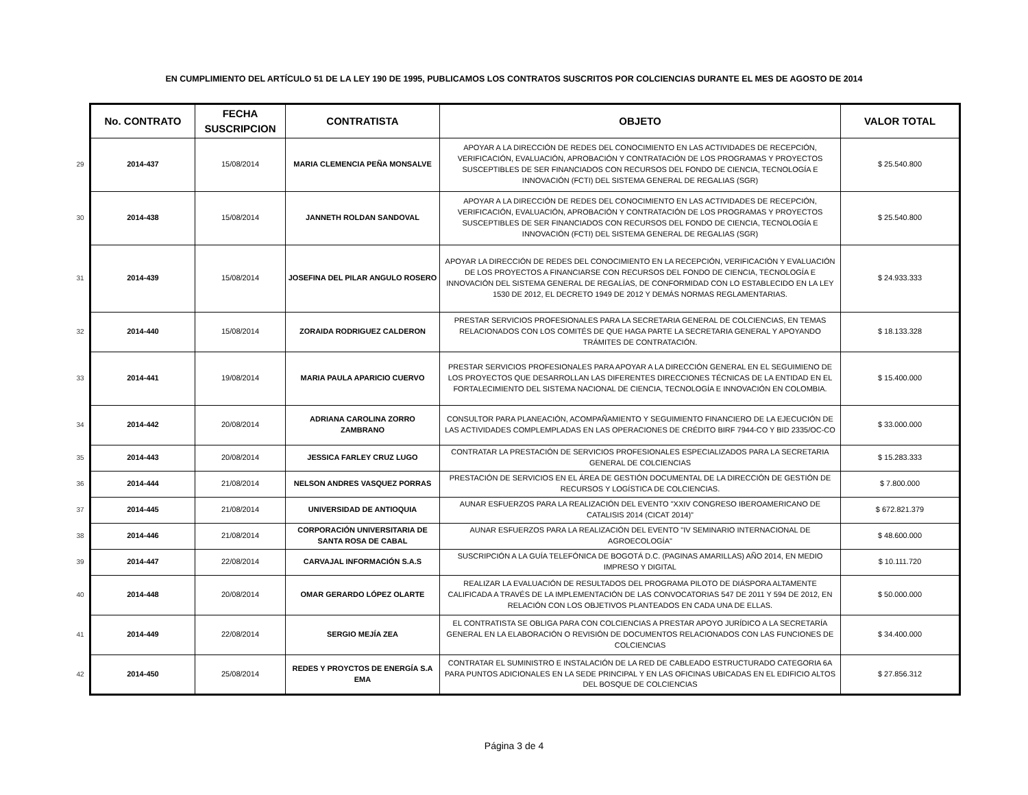EN CUMPLIMIENTO DEL ARTÍCULO 51 DE LA LEY 190 DE 1995, PUBLICAMOS LOS CONTRATOS SUSCRITOS POR COLCIENCIAS DURANTE EL MES DE AGOSTO DE 2014
| | No. CONTRATO | FECHA SUSCRIPCION | CONTRATISTA | OBJETO | VALOR TOTAL |
| --- | --- | --- | --- | --- | --- |
| 29 | 2014-437 | 15/08/2014 | MARIA CLEMENCIA PEÑA MONSALVE | APOYAR A LA DIRECCIÓN DE REDES DEL CONOCIMIENTO EN LAS ACTIVIDADES DE RECEPCIÓN, VERIFICACIÓN, EVALUACIÓN, APROBACIÓN Y CONTRATACIÓN DE LOS PROGRAMAS Y PROYECTOS SUSCEPTIBLES DE SER FINANCIADOS CON RECURSOS DEL FONDO DE CIENCIA, TECNOLOGÍA E INNOVACIÓN (FCTI) DEL SISTEMA GENERAL DE REGALIAS (SGR) | $ 25.540.800 |
| 30 | 2014-438 | 15/08/2014 | JANNETH ROLDAN SANDOVAL | APOYAR A LA DIRECCIÓN DE REDES DEL CONOCIMIENTO EN LAS ACTIVIDADES DE RECEPCIÓN, VERIFICACIÓN, EVALUACIÓN, APROBACIÓN Y CONTRATACIÓN DE LOS PROGRAMAS Y PROYECTOS SUSCEPTIBLES DE SER FINANCIADOS CON RECURSOS DEL FONDO DE CIENCIA, TECNOLOGÍA E INNOVACIÓN (FCTI) DEL SISTEMA GENERAL DE REGALIAS (SGR) | $ 25.540.800 |
| 31 | 2014-439 | 15/08/2014 | JOSEFINA DEL PILAR ANGULO ROSERO | APOYAR LA DIRECCIÓN DE REDES DEL CONOCIMIENTO EN LA RECEPCIÓN, VERIFICACIÓN Y EVALUACIÓN DE LOS PROYECTOS A FINANCIARSE CON RECURSOS DEL FONDO DE CIENCIA, TECNOLOGÍA E INNOVACIÓN DEL SISTEMA GENERAL DE REGALÍAS, DE CONFORMIDAD CON LO ESTABLECIDO EN LA LEY 1530 DE 2012, EL DECRETO 1949 DE 2012 Y DEMÁS NORMAS REGLAMENTARIAS. | $ 24.933.333 |
| 32 | 2014-440 | 15/08/2014 | ZORAIDA RODRIGUEZ CALDERON | PRESTAR SERVICIOS PROFESIONALES PARA LA SECRETARIA GENERAL DE COLCIENCIAS, EN TEMAS RELACIONADOS CON LOS COMITÉS DE QUE HAGA PARTE LA SECRETARIA GENERAL Y APOYANDO TRÁMITES DE CONTRATACIÓN. | $ 18.133.328 |
| 33 | 2014-441 | 19/08/2014 | MARIA PAULA APARICIO CUERVO | PRESTAR SERVICIOS PROFESIONALES PARA APOYAR A LA DIRECCIÓN GENERAL EN EL SEGUIMIENO DE LOS PROYECTOS QUE DESARROLLAN LAS DIFERENTES DIRECCIONES TÉCNICAS DE LA ENTIDAD EN EL FORTALECIMIENTO DEL SISTEMA NACIONAL DE CIENCIA, TECNOLOGÍA E INNOVACIÓN EN COLOMBIA. | $ 15.400.000 |
| 34 | 2014-442 | 20/08/2014 | ADRIANA CAROLINA ZORRO ZAMBRANO | CONSULTOR PARA PLANEACIÓN, ACOMPAÑAMIENTO Y SEGUIMIENTO FINANCIERO DE LA EJECUCIÓN DE LAS ACTIVIDADES COMPLEMPLADAS EN LAS OPERACIONES DE CRÉDITO BIRF 7944-CO Y BID 2335/OC-CO | $ 33.000.000 |
| 35 | 2014-443 | 20/08/2014 | JESSICA FARLEY CRUZ LUGO | CONTRATAR LA PRESTACIÓN DE SERVICIOS PROFESIONALES ESPECIALIZADOS PARA LA SECRETARIA GENERAL DE COLCIENCIAS | $ 15.283.333 |
| 36 | 2014-444 | 21/08/2014 | NELSON ANDRES VASQUEZ PORRAS | PRESTACIÓN DE SERVICIOS EN EL ÁREA DE GESTIÓN DOCUMENTAL DE LA DIRECCIÓN DE GESTIÓN DE RECURSOS Y LOGÍSTICA DE COLCIENCIAS. | $ 7.800.000 |
| 37 | 2014-445 | 21/08/2014 | UNIVERSIDAD DE ANTIOQUIA | AUNAR ESFUERZOS PARA LA REALIZACIÓN DEL EVENTO "XXIV CONGRESO IBEROAMERICANO DE CATALISIS 2014 (CICAT 2014)" | $ 672.821.379 |
| 38 | 2014-446 | 21/08/2014 | CORPORACIÓN UNIVERSITARIA DE SANTA ROSA DE CABAL | AUNAR ESFUERZOS PARA LA REALIZACIÓN DEL EVENTO "IV SEMINARIO INTERNACIONAL DE AGROECOLOGÍA" | $ 48.600.000 |
| 39 | 2014-447 | 22/08/2014 | CARVAJAL INFORMACIÓN S.A.S | SUSCRIPCIÓN A LA GUÍA TELEFÓNICA DE BOGOTÁ D.C. (PAGINAS AMARILLAS) AÑO 2014, EN MEDIO IMPRESO Y DIGITAL | $ 10.111.720 |
| 40 | 2014-448 | 20/08/2014 | OMAR GERARDO LÓPEZ OLARTE | REALIZAR LA EVALUACIÓN DE RESULTADOS DEL PROGRAMA PILOTO DE DIÁSPORA ALTAMENTE CALIFICADA A TRAVÉS DE LA IMPLEMENTACIÓN DE LAS CONVOCATORIAS 547 DE 2011 Y 594 DE 2012, EN RELACIÓN CON LOS OBJETIVOS PLANTEADOS EN CADA UNA DE ELLAS. | $ 50.000.000 |
| 41 | 2014-449 | 22/08/2014 | SERGIO MEJÍA ZEA | EL CONTRATISTA SE OBLIGA PARA CON COLCIENCIAS A PRESTAR APOYO JURÍDICO A LA SECRETARÍA GENERAL EN LA ELABORACIÓN O REVISIÓN DE DOCUMENTOS RELACIONADOS CON LAS FUNCIONES DE COLCIENCIAS | $ 34.400.000 |
| 42 | 2014-450 | 25/08/2014 | REDES Y PROYCTOS DE ENERGÍA S.A EMA | CONTRATAR EL SUMINISTRO E INSTALACIÓN DE LA RED DE CABLEADO ESTRUCTURADO CATEGORIA 6A PARA PUNTOS ADICIONALES EN LA SEDE PRINCIPAL Y EN LAS OFICINAS UBICADAS EN EL EDIFICIO ALTOS DEL BOSQUE DE COLCIENCIAS | $ 27.856.312 |
Página 3 de 4